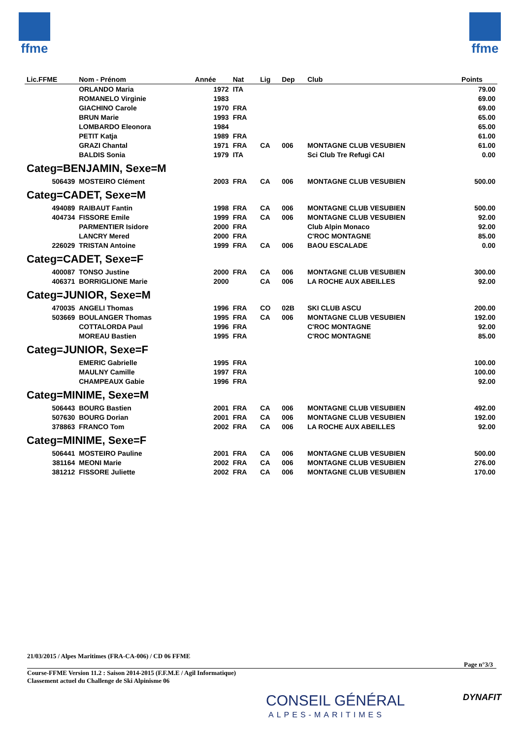ffme ffme
| Lic.FFME | Nom - Prénom | Année | Nat | Lig | Dep | Club | Points |
| --- | --- | --- | --- | --- | --- | --- | --- |
| | ORLANDO Maria | 1972 | ITA | | | | 79.00 |
| | ROMANELO Virginie | 1983 | | | | | 69.00 |
| | GIACHINO Carole | 1970 | FRA | | | | 69.00 |
| | BRUN Marie | 1993 | FRA | | | | 65.00 |
| | LOMBARDO Eleonora | 1984 | | | | | 65.00 |
| | PETIT Katja | 1989 | FRA | | | | 61.00 |
| | GRAZI Chantal | 1971 | FRA | CA | 006 | MONTAGNE CLUB VESUBIEN | 61.00 |
| | BALDIS Sonia | 1979 | ITA | | | Sci Club Tre Refugi CAI | 0.00 |
| Categ=BENJAMIN, Sexe=M | | | | | | | |
| 506439 | MOSTEIRO Clément | 2003 | FRA | CA | 006 | MONTAGNE CLUB VESUBIEN | 500.00 |
| Categ=CADET, Sexe=M | | | | | | | |
| 494089 | RAIBAUT Fantin | 1998 | FRA | CA | 006 | MONTAGNE CLUB VESUBIEN | 500.00 |
| 404734 | FISSORE Emile | 1999 | FRA | CA | 006 | MONTAGNE CLUB VESUBIEN | 92.00 |
| | PARMENTIER Isidore | 2000 | FRA | | | Club Alpin Monaco | 92.00 |
| | LANCRY Mered | 2000 | FRA | | | C'ROC MONTAGNE | 85.00 |
| 226029 | TRISTAN Antoine | 1999 | FRA | CA | 006 | BAOU ESCALADE | 0.00 |
| Categ=CADET, Sexe=F | | | | | | | |
| 400087 | TONSO Justine | 2000 | FRA | CA | 006 | MONTAGNE CLUB VESUBIEN | 300.00 |
| 406371 | BORRIGLIONE Marie | 2000 | | CA | 006 | LA ROCHE AUX ABEILLES | 92.00 |
| Categ=JUNIOR, Sexe=M | | | | | | | |
| 470035 | ANGELI Thomas | 1996 | FRA | CO | 02B | SKI CLUB ASCU | 200.00 |
| 503669 | BOULANGER Thomas | 1995 | FRA | CA | 006 | MONTAGNE CLUB VESUBIEN | 192.00 |
| | COTTALORDA Paul | 1996 | FRA | | | C'ROC MONTAGNE | 92.00 |
| | MOREAU Bastien | 1995 | FRA | | | C'ROC MONTAGNE | 85.00 |
| Categ=JUNIOR, Sexe=F | | | | | | | |
| | EMERIC Gabrielle | 1995 | FRA | | | | 100.00 |
| | MAULNY Camille | 1997 | FRA | | | | 100.00 |
| | CHAMPEAUX Gabie | 1996 | FRA | | | | 92.00 |
| Categ=MINIME, Sexe=M | | | | | | | |
| 506443 | BOURG Bastien | 2001 | FRA | CA | 006 | MONTAGNE CLUB VESUBIEN | 492.00 |
| 507630 | BOURG Dorian | 2001 | FRA | CA | 006 | MONTAGNE CLUB VESUBIEN | 192.00 |
| 378863 | FRANCO Tom | 2002 | FRA | CA | 006 | LA ROCHE AUX ABEILLES | 92.00 |
| Categ=MINIME, Sexe=F | | | | | | | |
| 506441 | MOSTEIRO Pauline | 2001 | FRA | CA | 006 | MONTAGNE CLUB VESUBIEN | 500.00 |
| 381164 | MEONI Marie | 2002 | FRA | CA | 006 | MONTAGNE CLUB VESUBIEN | 276.00 |
| 381212 | FISSORE Juliette | 2002 | FRA | CA | 006 | MONTAGNE CLUB VESUBIEN | 170.00 |
21/03/2015 / Alpes Maritimes (FRA-CA-006) / CD 06 FFME
Page n°3/3
Course-FFME Version 11.2 : Saison 2014-2015 (F.F.M.E / Agil Informatique)
Classement actuel du Challenge de Ski Alpinisme 06
CONSEIL GÉNÉRAL
ALPES-MARITIMES
DYNAFIT